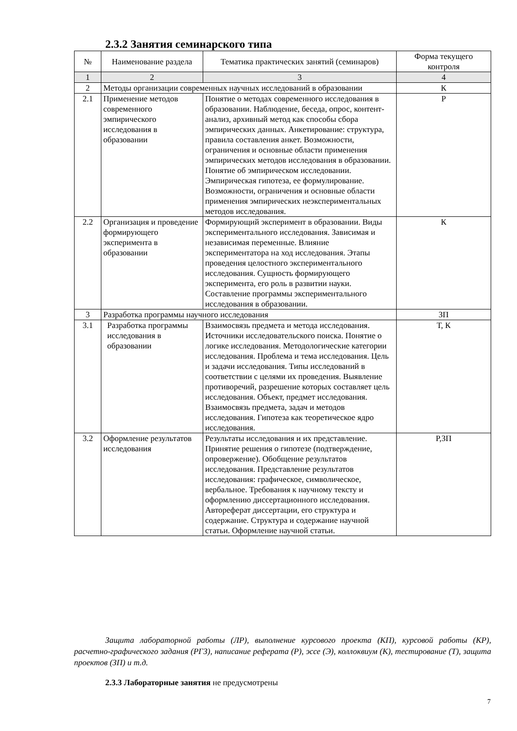2.3.2 Занятия семинарского типа
| № | Наименование раздела | Тематика практических занятий (семинаров) | Форма текущего контроля |
| --- | --- | --- | --- |
| 1 | 2 | 3 | 4 |
| 2 | Методы организации современных научных исследований в образовании | | К |
| 2.1 | Применение методов современного эмпирического исследования в образовании | Понятие о методах современного исследования в образовании. Наблюдение, беседа, опрос, контент-анализ, архивный метод как способы сбора эмпирических данных. Анкетирование: структура, правила составления анкет. Возможности, ограничения и основные области применения эмпирических методов исследования в образовании. Понятие об эмпирическом исследовании. Эмпирическая гипотеза, ее формулирование. Возможности, ограничения и основные области применения эмпирических неэкспериментальных методов исследования. | Р |
| 2.2 | Организация и проведение формирующего эксперимента в образовании | Формирующий эксперимент в образовании. Виды экспериментального исследования. Зависимая и независимая переменные. Влияние экспериментатора на ход исследования. Этапы проведения целостного экспериментального исследования. Сущность формирующего эксперимента, его роль в развитии науки. Составление программы экспериментального исследования в образовании. | К |
| 3 | Разработка программы научного исследования | | ЗП |
| 3.1 | Разработка программы исследования в образовании | Взаимосвязь предмета и метода исследования. Источники исследовательского поиска. Понятие о логике исследования. Методологические категории исследования. Проблема и тема исследования. Цель и задачи исследования. Типы исследований в соответствии с целями их проведения. Выявление противоречий, разрешение которых составляет цель исследования. Объект, предмет исследования. Взаимосвязь предмета, задач и методов исследования. Гипотеза как теоретическое ядро исследования. | Т, К |
| 3.2 | Оформление результатов исследования | Результаты исследования и их представление. Принятие решения о гипотезе (подтверждение, опровержение). Обобщение результатов исследования. Представление результатов исследования: графическое, символическое, вербальное. Требования к научному тексту и оформлению диссертационного исследования. Автореферат диссертации, его структура и содержание. Структура и содержание научной статьи. Оформление научной статьи. | Р,ЗП |
Защита лабораторной работы (ЛР), выполнение курсового проекта (КП), курсовой работы (КР), расчетно-графического задания (РГЗ), написание реферата (Р), эссе (Э), коллоквиум (К), тестирование (Т), защита проектов (ЗП) и т.д.
2.3.3 Лабораторные занятия не предусмотрены
7